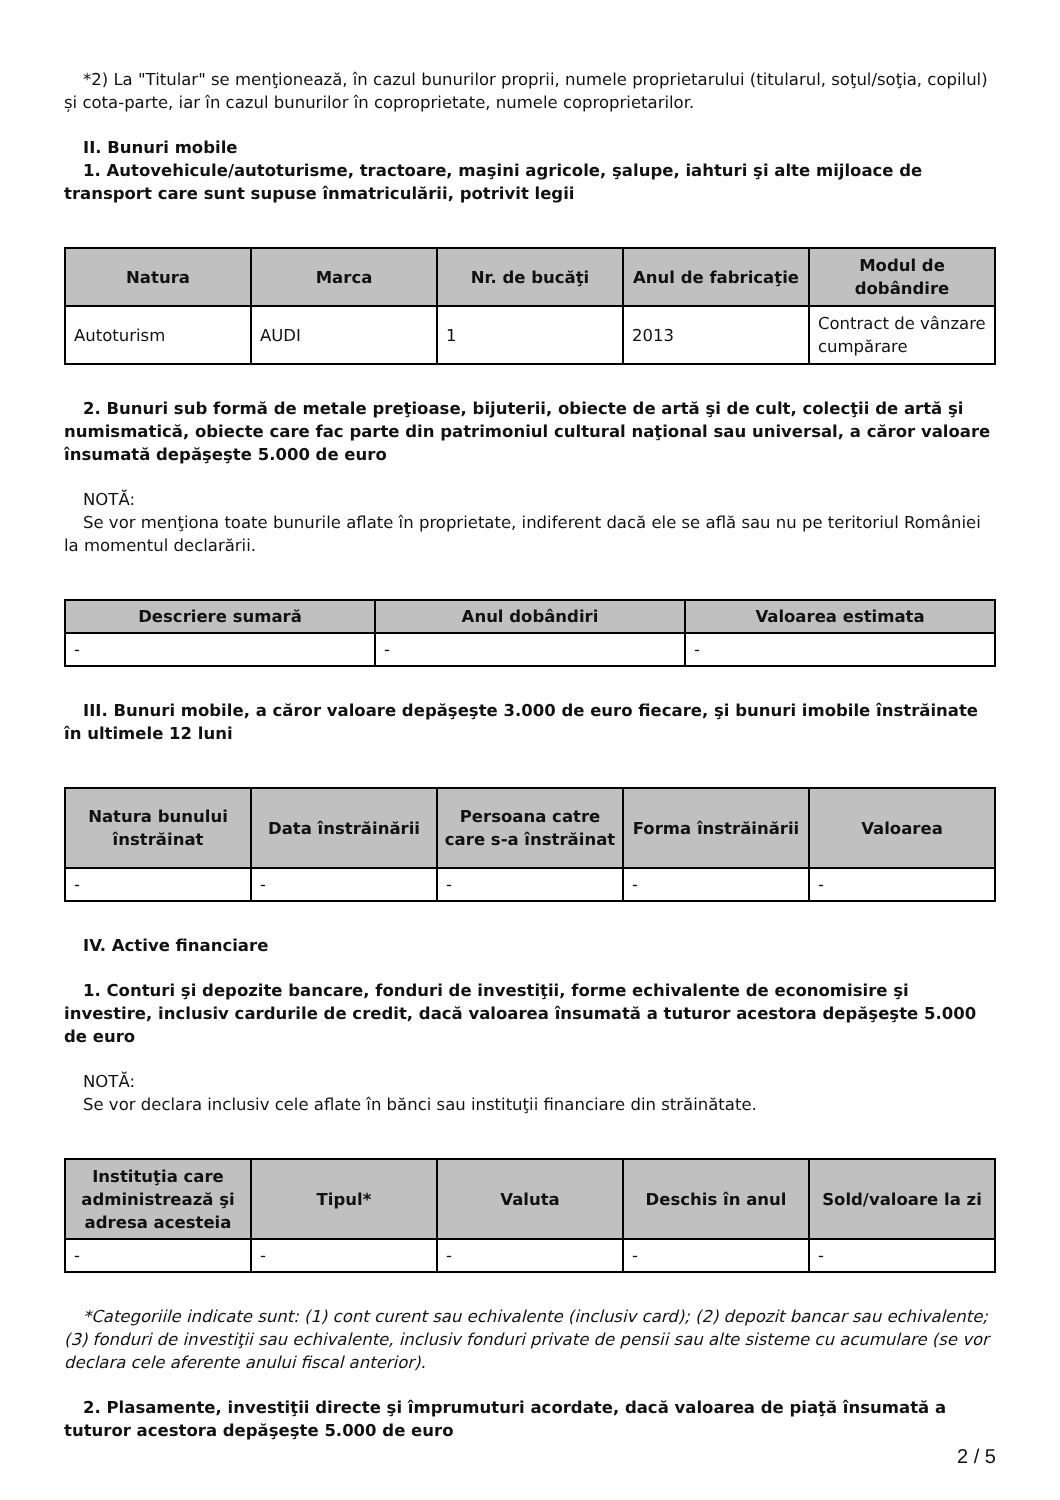*2) La "Titular" se menţionează, în cazul bunurilor proprii, numele proprietarului (titularul, soţul/soţia, copilul) și cota-parte, iar în cazul bunurilor în coproprietate, numele coproprietarilor.
II. Bunuri mobile
1. Autovehicule/autoturisme, tractoare, maşini agricole, şalupe, iahturi şi alte mijloace de transport care sunt supuse înmatriculării, potrivit legii
| Natura | Marca | Nr. de bucăţi | Anul de fabricaţie | Modul de dobândire |
| --- | --- | --- | --- | --- |
| Autoturism | AUDI | 1 | 2013 | Contract de vânzare cumpărare |
2. Bunuri sub formă de metale preţioase, bijuterii, obiecte de artă şi de cult, colecţii de artă şi numismatică, obiecte care fac parte din patrimoniul cultural naţional sau universal, a căror valoare însumată depăşeşte 5.000 de euro
NOTĂ:
Se vor menţiona toate bunurile aflate în proprietate, indiferent dacă ele se află sau nu pe teritoriul României la momentul declarării.
| Descriere sumară | Anul dobândiri | Valoarea estimata |
| --- | --- | --- |
| - | - | - |
III. Bunuri mobile, a căror valoare depăşeşte 3.000 de euro fiecare, şi bunuri imobile înstrăinate în ultimele 12 luni
| Natura bunului înstrăinat | Data înstrăinării | Persoana catre care s-a înstrăinat | Forma înstrăinării | Valoarea |
| --- | --- | --- | --- | --- |
| - | - | - | - | - |
IV. Active financiare
1. Conturi şi depozite bancare, fonduri de investiţii, forme echivalente de economisire şi investire, inclusiv cardurile de credit, dacă valoarea însumată a tuturor acestora depăşeşte 5.000 de euro
NOTĂ:
Se vor declara inclusiv cele aflate în bănci sau instituţii financiare din străinătate.
| Instituţia care administrează şi adresa acesteia | Tipul* | Valuta | Deschis în anul | Sold/valoare la zi |
| --- | --- | --- | --- | --- |
| - | - | - | - | - |
*Categoriile indicate sunt: (1) cont curent sau echivalente (inclusiv card); (2) depozit bancar sau echivalente; (3) fonduri de investiţii sau echivalente, inclusiv fonduri private de pensii sau alte sisteme cu acumulare (se vor declara cele aferente anului fiscal anterior).
2. Plasamente, investiţii directe şi împrumuturi acordate, dacă valoarea de piaţă însumată a tuturor acestora depăşeşte 5.000 de euro
2 / 5